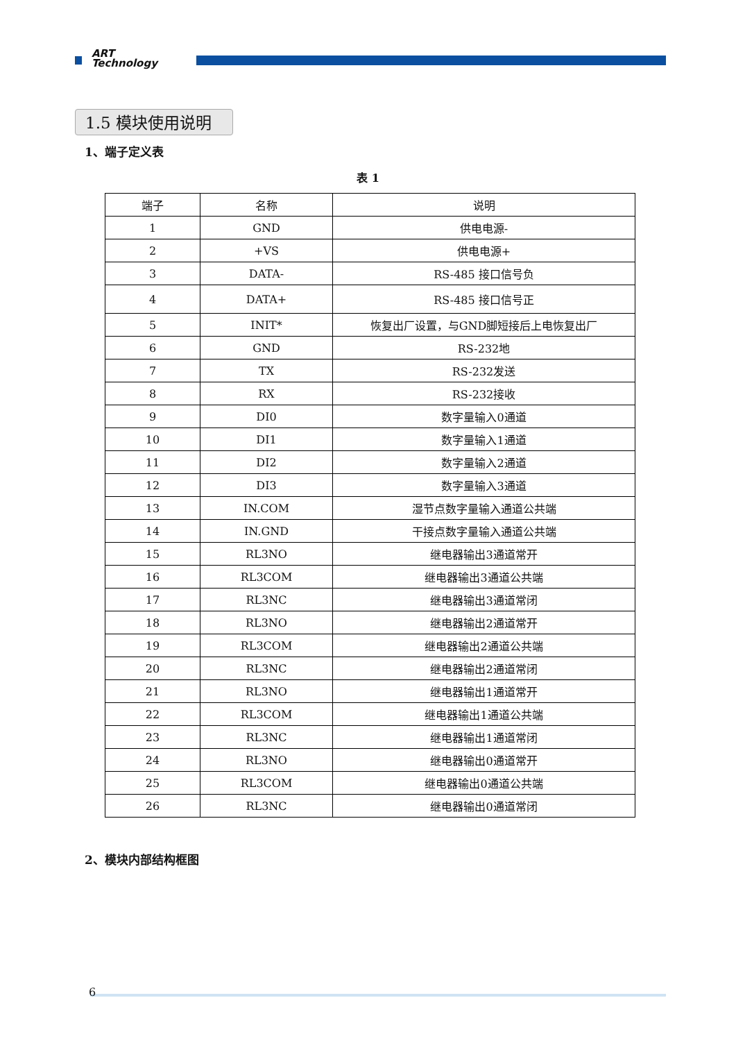ART
Technology
1.5 模块使用说明
1、端子定义表
表 1
| 端子 | 名称 | 说明 |
| --- | --- | --- |
| 1 | GND | 供电电源- |
| 2 | +VS | 供电电源+ |
| 3 | DATA- | RS-485 接口信号负 |
| 4 | DATA+ | RS-485 接口信号正 |
| 5 | INIT* | 恢复出厂设置，与GND脚短接后上电恢复出厂 |
| 6 | GND | RS-232地 |
| 7 | TX | RS-232发送 |
| 8 | RX | RS-232接收 |
| 9 | DI0 | 数字量输入0通道 |
| 10 | DI1 | 数字量输入1通道 |
| 11 | DI2 | 数字量输入2通道 |
| 12 | DI3 | 数字量输入3通道 |
| 13 | IN.COM | 湿节点数字量输入通道公共端 |
| 14 | IN.GND | 干接点数字量输入通道公共端 |
| 15 | RL3NO | 继电器输出3通道常开 |
| 16 | RL3COM | 继电器输出3通道公共端 |
| 17 | RL3NC | 继电器输出3通道常闭 |
| 18 | RL3NO | 继电器输出2通道常开 |
| 19 | RL3COM | 继电器输出2通道公共端 |
| 20 | RL3NC | 继电器输出2通道常闭 |
| 21 | RL3NO | 继电器输出1通道常开 |
| 22 | RL3COM | 继电器输出1通道公共端 |
| 23 | RL3NC | 继电器输出1通道常闭 |
| 24 | RL3NO | 继电器输出0通道常开 |
| 25 | RL3COM | 继电器输出0通道公共端 |
| 26 | RL3NC | 继电器输出0通道常闭 |
2、模块内部结构框图
6